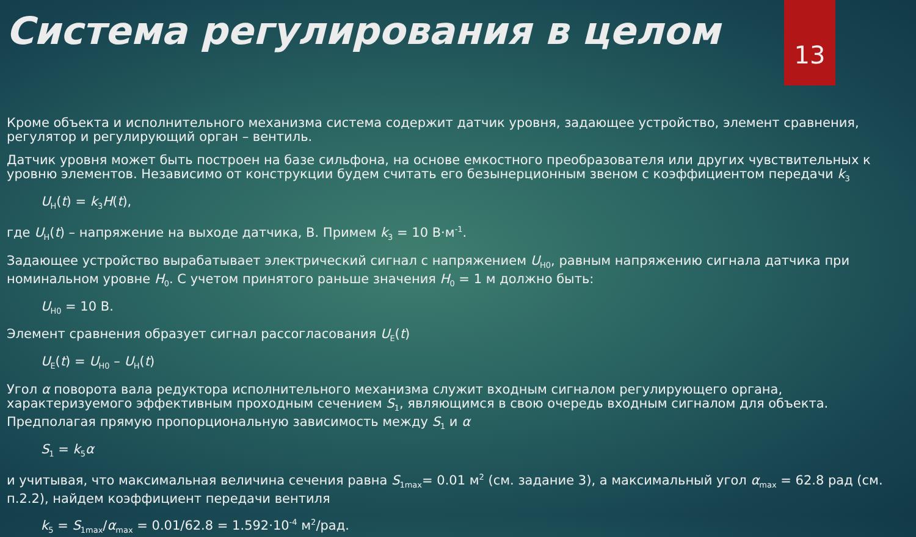Система регулирования в целом
13
Кроме объекта и исполнительного механизма система содержит датчик уровня, задающее устройство, элемент сравнения, регулятор и регулирующий орган – вентиль.
Датчик уровня может быть построен на базе сильфона, на основе емкостного преобразователя или других чувствительных к уровню элементов. Независимо от конструкции будем считать его безынерционным звеном с коэффициентом передачи k<sub>3</sub>
U<sub>H</sub>(t) = k<sub>3</sub>H(t),
где U<sub>H</sub>(t) – напряжение на выходе датчика, В. Примем k<sub>3</sub> = 10 В·м<sup>-1</sup>.
Задающее устройство вырабатывает электрический сигнал с напряжением U<sub>H0</sub>, равным напряжению сигнала датчика при номинальном уровне H<sub>0</sub>. С учетом принятого раньше значения H<sub>0</sub> = 1 м должно быть:
U<sub>H0</sub> = 10 В.
Элемент сравнения образует сигнал рассогласования U<sub>E</sub>(t)
U<sub>E</sub>(t) = U<sub>H0</sub> – U<sub>H</sub>(t)
Угол α поворота вала редуктора исполнительного механизма служит входным сигналом регулирующего органа, характеризуемого эффективным проходным сечением S<sub>1</sub>, являющимся в свою очередь входным сигналом для объекта. Предполагая прямую пропорциональную зависимость между S<sub>1</sub> и α
S<sub>1</sub> = k<sub>5</sub>α
и учитывая, что максимальная величина сечения равна S<sub>1max</sub>= 0.01 м<sup>2</sup> (см. задание 3), а максимальный угол α<sub>max</sub> = 62.8 рад (см. п.2.2), найдем коэффициент передачи вентиля
k<sub>5</sub> = S<sub>1max</sub>/α<sub>max</sub> = 0.01/62.8 = 1.592·10<sup>-4</sup> м<sup>2</sup>/рад.